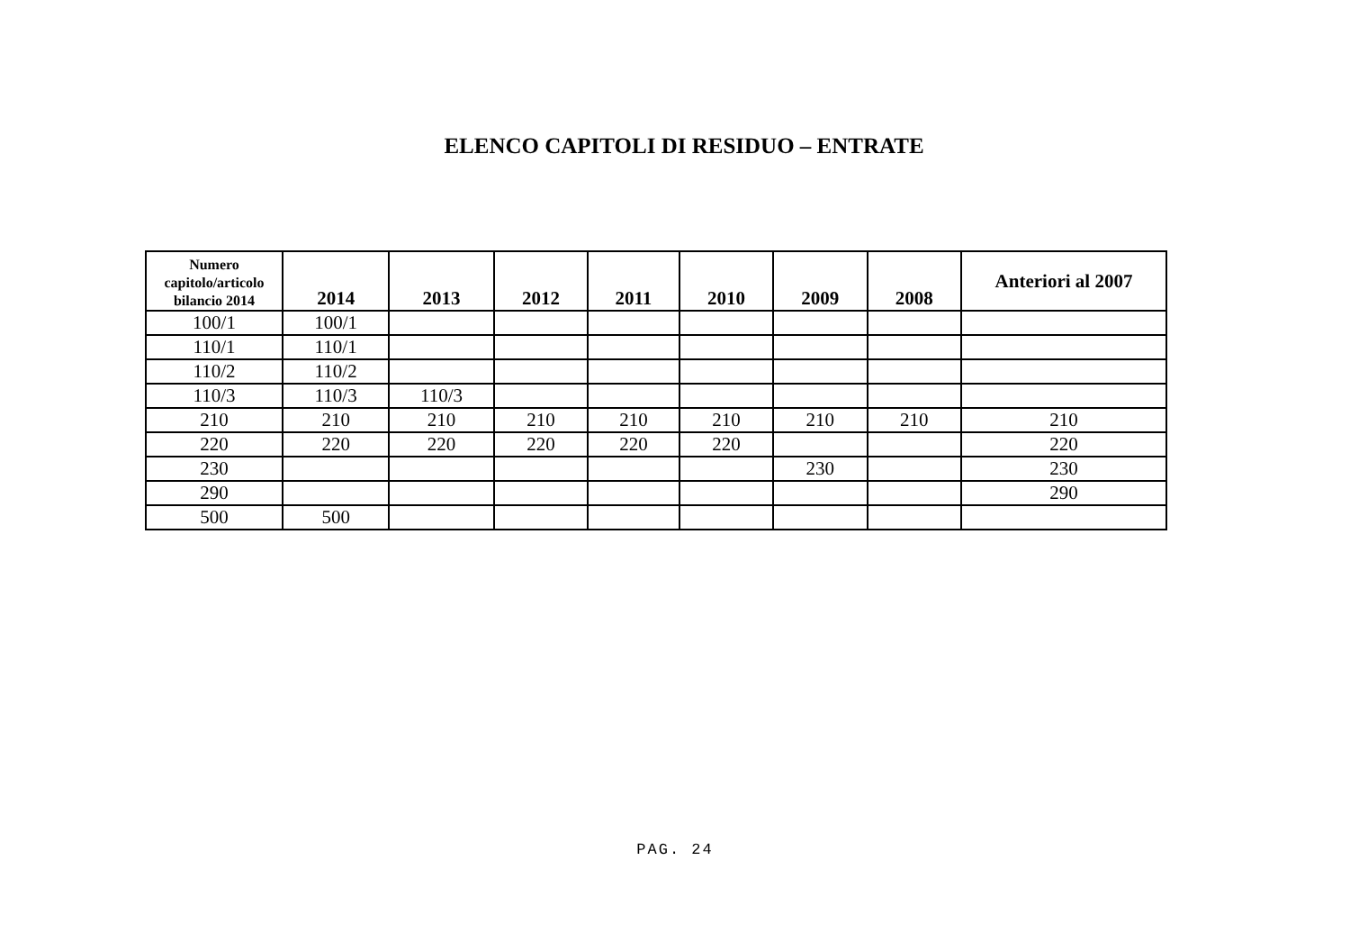ELENCO CAPITOLI DI RESIDUO – ENTRATE
| Numero capitolo/articolo bilancio 2014 | 2014 | 2013 | 2012 | 2011 | 2010 | 2009 | 2008 | Anteriori al 2007 |
| --- | --- | --- | --- | --- | --- | --- | --- | --- |
| 100/1 | 100/1 | | | | | | | |
| 110/1 | 110/1 | | | | | | | |
| 110/2 | 110/2 | | | | | | | |
| 110/3 | 110/3 | 110/3 | | | | | | |
| 210 | 210 | 210 | 210 | 210 | 210 | 210 | 210 | 210 |
| 220 | 220 | 220 | 220 | 220 | 220 | | | 220 |
| 230 | | | | | | 230 | | 230 |
| 290 | | | | | | | | 290 |
| 500 | 500 | | | | | | | |
PAG. 24